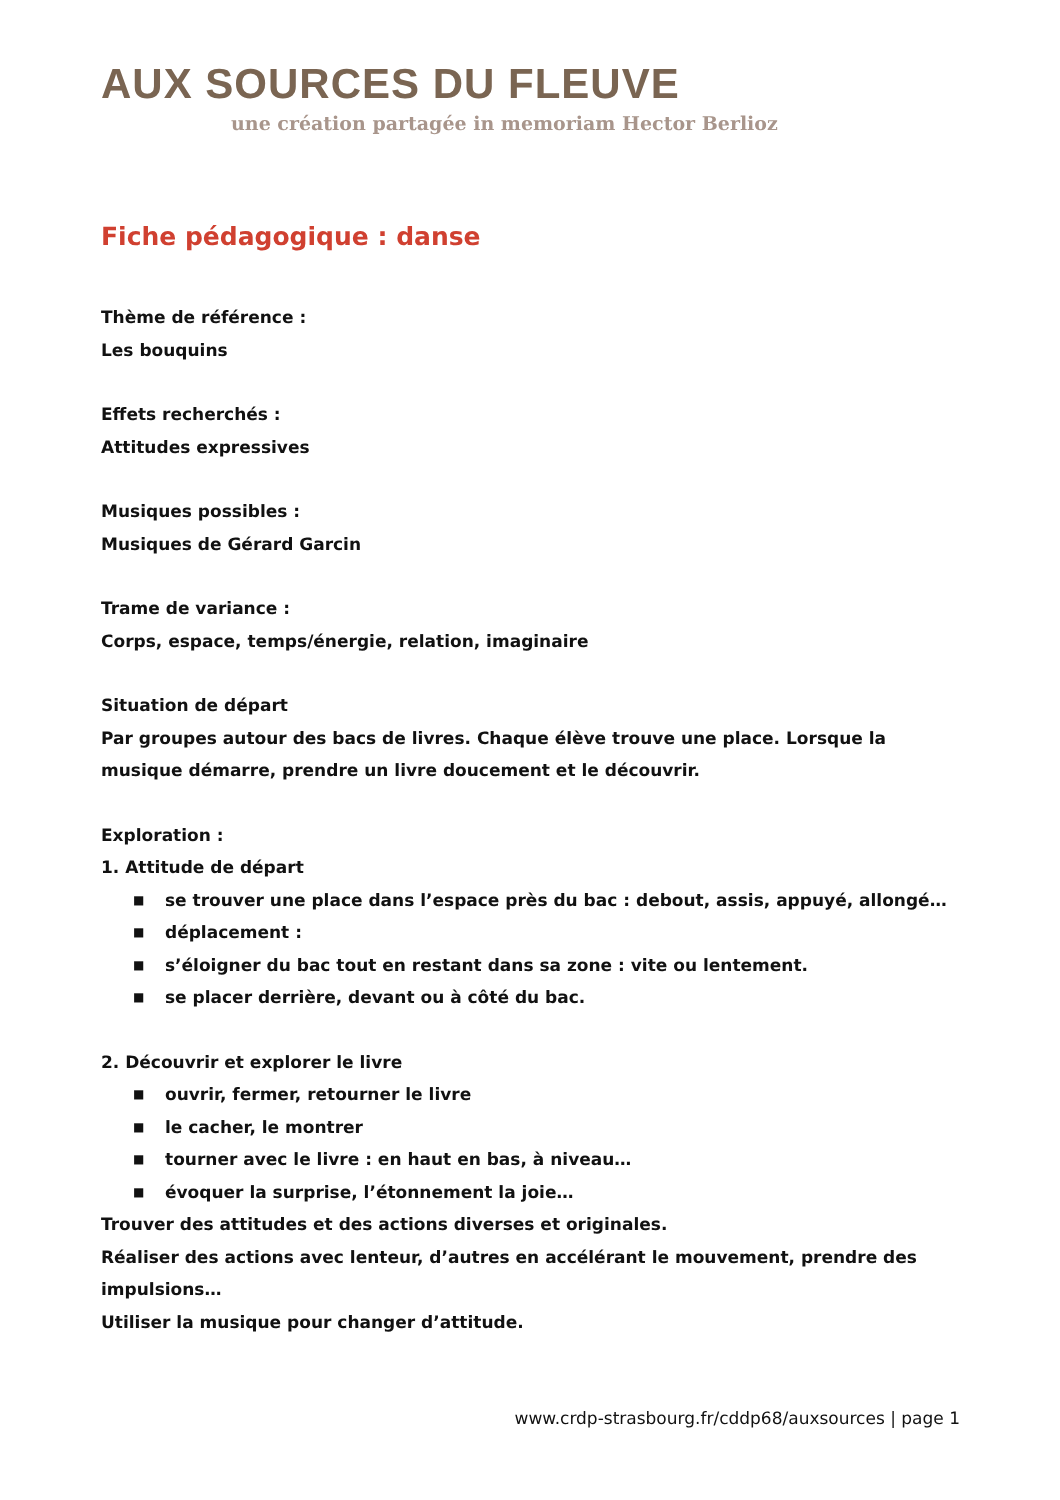AUX SOURCES DU FLEUVE
une création partagée in memoriam Hector Berlioz
Fiche pédagogique : danse
Thème de référence :
Les bouquins
Effets recherchés :
Attitudes expressives
Musiques possibles :
Musiques de Gérard Garcin
Trame de variance :
Corps, espace, temps/énergie, relation, imaginaire
Situation de départ
Par groupes autour des bacs de livres. Chaque élève trouve une place. Lorsque la musique démarre, prendre un livre doucement et le découvrir.
Exploration :
1. Attitude de départ
■ se trouver une place dans l’espace près du bac : debout, assis, appuyé, allongé…
■ déplacement :
■ s’éloigner du bac tout en restant dans sa zone : vite ou lentement.
■ se placer derrière, devant ou à côté du bac.
2. Découvrir et explorer le livre
■ ouvrir, fermer, retourner le livre
■ le cacher, le montrer
■ tourner avec le livre : en haut en bas, à niveau…
■ évoquer la surprise, l’étonnement la joie…
Trouver des attitudes et des actions diverses et originales.
Réaliser des actions avec lenteur, d’autres en accélérant le mouvement, prendre des impulsions…
Utiliser la musique pour changer d’attitude.
www.crdp-strasbourg.fr/cddp68/auxsources | page 1